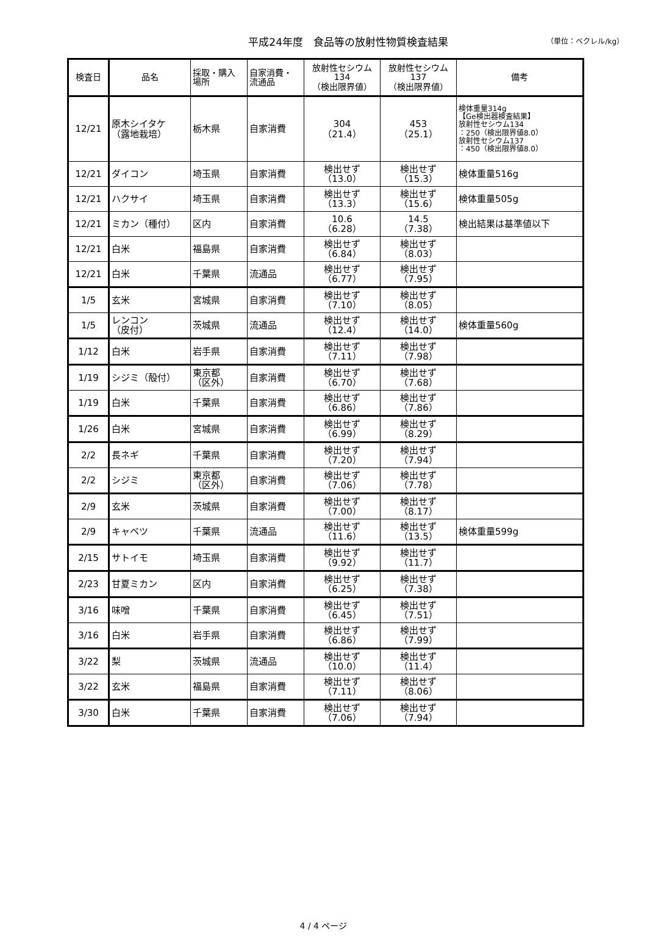平成24年度　食品等の放射性物質検査結果
（単位：ベクレル/kg）
| 検査日 | 品名 | 採取・購入 場所 | 自家消費・ 流通品 | 放射性セシウム 134 （検出限界値） | 放射性セシウム 137 （検出限界値） | 備考 |
| --- | --- | --- | --- | --- | --- | --- |
| 12/21 | 原木シイタケ （露地栽培） | 栃木県 | 自家消費 | 304 （21.4） | 453 （25.1） | 検体重量314g 【Ge検出器検査結果】 放射性セシウム134 ：250（検出限界値8.0） 放射性セシウム137 ：450（検出限界値8.0） |
| 12/21 | ダイコン | 埼玉県 | 自家消費 | 検出せず （13.0） | 検出せず （15.3） | 検体重量516g |
| 12/21 | ハクサイ | 埼玉県 | 自家消費 | 検出せず （13.3） | 検出せず （15.6） | 検体重量505g |
| 12/21 | ミカン（種付） | 区内 | 自家消費 | 10.6 （6.28） | 14.5 （7.38） | 検出結果は基準値以下 |
| 12/21 | 白米 | 福島県 | 自家消費 | 検出せず （6.84） | 検出せず （8.03） | |
| 12/21 | 白米 | 千葉県 | 流通品 | 検出せず （6.77） | 検出せず （7.95） | |
| 1/5 | 玄米 | 宮城県 | 自家消費 | 検出せず （7.10） | 検出せず （8.05） | |
| 1/5 | レンコン （皮付） | 茨城県 | 流通品 | 検出せず （12.4） | 検出せず （14.0） | 検体重量560g |
| 1/12 | 白米 | 岩手県 | 自家消費 | 検出せず （7.11） | 検出せず （7.98） | |
| 1/19 | シジミ（殻付） | 東京都 （区外） | 自家消費 | 検出せず （6.70） | 検出せず （7.68） | |
| 1/19 | 白米 | 千葉県 | 自家消費 | 検出せず （6.86） | 検出せず （7.86） | |
| 1/26 | 白米 | 宮城県 | 自家消費 | 検出せず （6.99） | 検出せず （8.29） | |
| 2/2 | 長ネギ | 千葉県 | 自家消費 | 検出せず （7.20） | 検出せず （7.94） | |
| 2/2 | シジミ | 東京都 （区外） | 自家消費 | 検出せず （7.06） | 検出せず （7.78） | |
| 2/9 | 玄米 | 茨城県 | 自家消費 | 検出せず （7.00） | 検出せず （8.17） | |
| 2/9 | キャベツ | 千葉県 | 流通品 | 検出せず （11.6） | 検出せず （13.5） | 検体重量599g |
| 2/15 | サトイモ | 埼玉県 | 自家消費 | 検出せず （9.92） | 検出せず （11.7） | |
| 2/23 | 甘夏ミカン | 区内 | 自家消費 | 検出せず （6.25） | 検出せず （7.38） | |
| 3/16 | 味噌 | 千葉県 | 自家消費 | 検出せず （6.45） | 検出せず （7.51） | |
| 3/16 | 白米 | 岩手県 | 自家消費 | 検出せず （6.86） | 検出せず （7.99） | |
| 3/22 | 梨 | 茨城県 | 流通品 | 検出せず （10.0） | 検出せず （11.4） | |
| 3/22 | 玄米 | 福島県 | 自家消費 | 検出せず （7.11） | 検出せず （8.06） | |
| 3/30 | 白米 | 千葉県 | 自家消費 | 検出せず （7.06） | 検出せず （7.94） | |
4 / 4 ページ